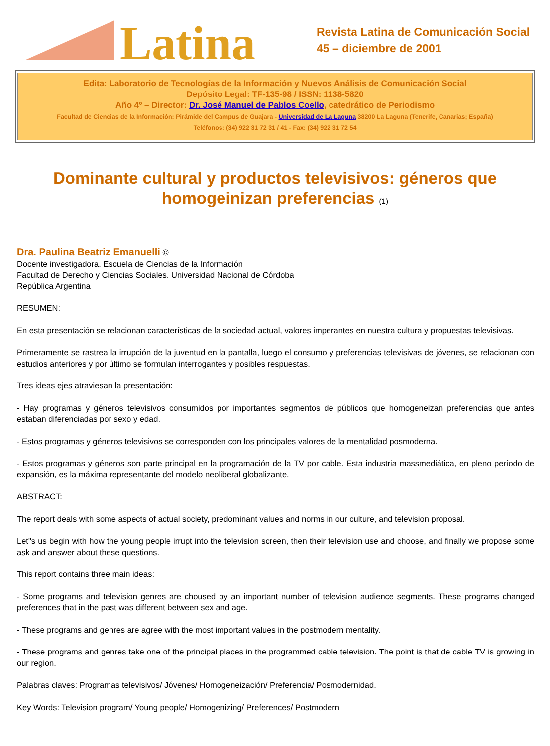Latina
Revista Latina de Comunicación Social
45 – diciembre de 2001
Edita: Laboratorio de Tecnologías de la Información y Nuevos Análisis de Comunicación Social
Depósito Legal: TF-135-98 / ISSN: 1138-5820
Año 4º – Director: Dr. José Manuel de Pablos Coello, catedrático de Periodismo
Facultad de Ciencias de la Información: Pirámide del Campus de Guajara - Universidad de La Laguna 38200 La Laguna (Tenerife, Canarias; España)
Teléfonos: (34) 922 31 72 31 / 41 - Fax: (34) 922 31 72 54
Dominante cultural y productos televisivos: géneros que homogeinizan preferencias (1)
Dra. Paulina Beatriz Emanuelli ©
Docente investigadora. Escuela de Ciencias de la Información
Facultad de Derecho y Ciencias Sociales. Universidad Nacional de Córdoba
República Argentina
RESUMEN:
En esta presentación se relacionan características de la sociedad actual, valores imperantes en nuestra cultura y propuestas televisivas.
Primeramente se rastrea la irrupción de la juventud en la pantalla, luego el consumo y preferencias televisivas de jóvenes, se relacionan con estudios anteriores y por último se formulan interrogantes y posibles respuestas.
Tres ideas ejes atraviesan la presentación:
- Hay programas y géneros televisivos consumidos por importantes segmentos de públicos que homogeneizan preferencias que antes estaban diferenciadas por sexo y edad.
- Estos programas y géneros televisivos se corresponden con los principales valores de la mentalidad posmoderna.
- Estos programas y géneros son parte principal en la programación de la TV por cable. Esta industria massmediática, en pleno período de expansión, es la máxima representante del modelo neoliberal globalizante.
ABSTRACT:
The report deals with some aspects of actual society, predominant values and norms in our culture, and television proposal.
Let"s us begin with how the young people irrupt into the television screen, then their television use and choose, and finally we propose some ask and answer about these questions.
This report contains three main ideas:
- Some programs and television genres are choused by an important number of television audience segments. These programs changed preferences that in the past was different between sex and age.
- These programs and genres are agree with the most important values in the postmodern mentality.
- These programs and genres take one of the principal places in the programmed cable television. The point is that de cable TV is growing in our region.
Palabras claves: Programas televisivos/ Jóvenes/ Homogeneización/ Preferencia/ Posmodernidad.
Key Words: Television program/ Young people/ Homogenizing/ Preferences/ Postmodern